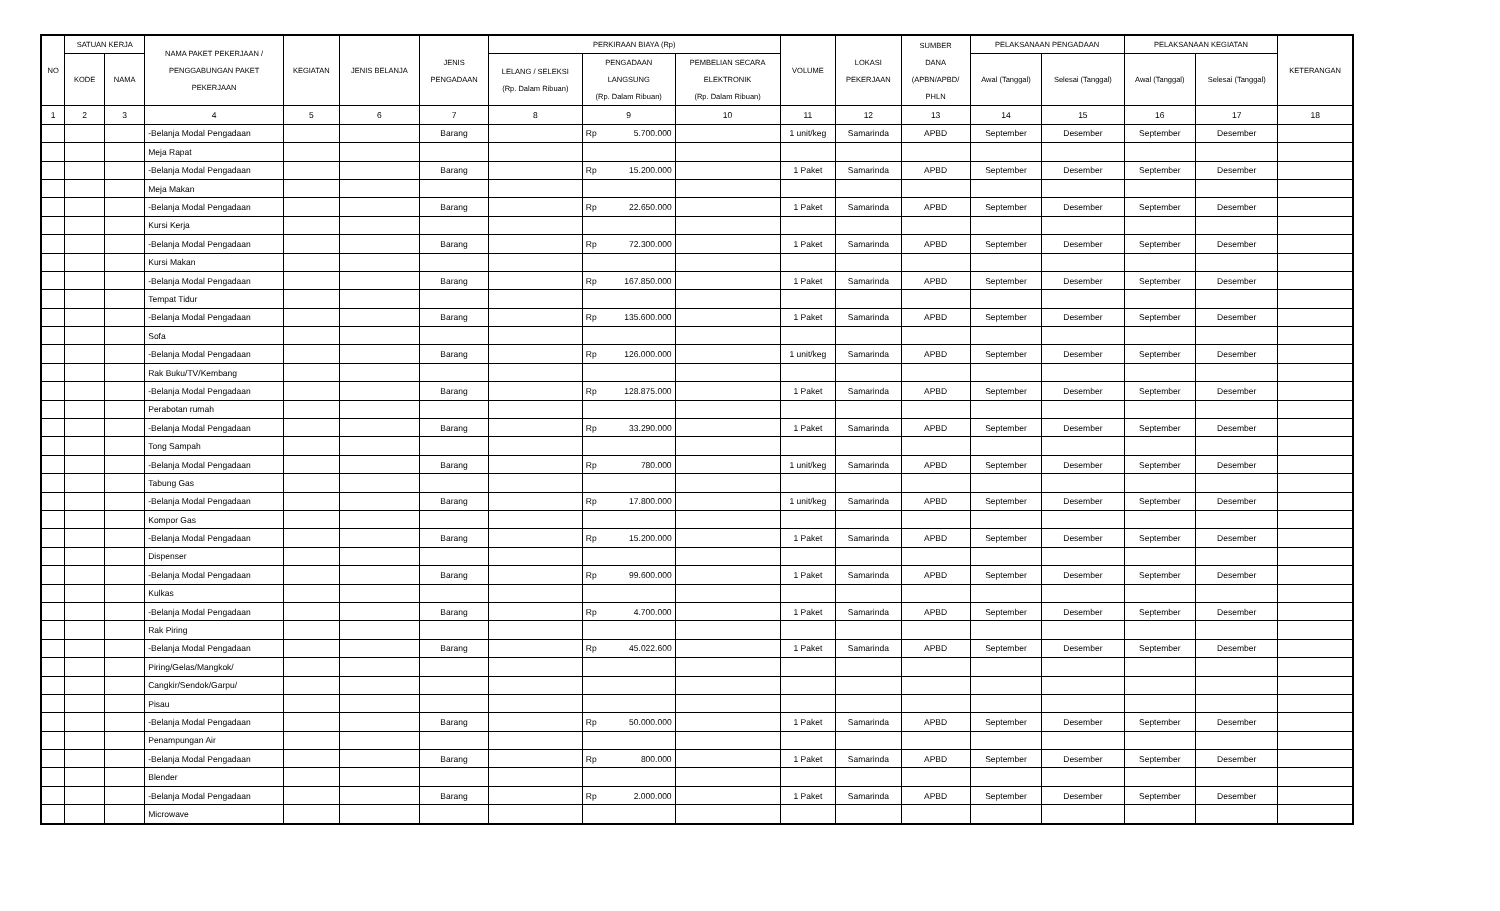| NO | SATUAN KERJA | | NAMA PAKET PEKERJAAN / PENGGABUNGAN PAKET PEKERJAAN | KEGIATAN | JENIS BELANJA | JENIS PENGADAAN | PERKIRAAN BIAYA (Rp) | | | VOLUME | LOKASI PEKERJAAN | SUMBER DANA (APBN/APBD/ PHLN | PELAKSANAAN PENGADAAN | | PELAKSANAAN KEGIATAN | | KETERANGAN |
| --- | --- | --- | --- | --- | --- | --- | --- | --- | --- | --- | --- | --- | --- | --- | --- | --- | --- |
| | KODE | NAMA | | | | | LELANG / SELEKSI (Rp. Dalam Ribuan) | PENGADAAN LANGSUNG (Rp. Dalam Ribuan) | PEMBELIAN SECARA ELEKTRONIK (Rp. Dalam Ribuan) | | | | Awal (Tanggal) | Selesai (Tanggal) | Awal (Tanggal) | Selesai (Tanggal) | |
| 1 | 2 | 3 | 4 | 5 | 6 | 7 | 8 | 9 | 10 | 11 | 12 | 13 | 14 | 15 | 16 | 17 | 18 |
| | | | -Belanja Modal Pengadaan | | | Barang | | Rp 5.700.000 | | 1 unit/keg | Samarinda | APBD | September | Desember | September | Desember | |
| | | | Meja Rapat | | | | | | | | | | | | | | |
| | | | -Belanja Modal Pengadaan | | | Barang | | Rp 15.200.000 | | 1 Paket | Samarinda | APBD | September | Desember | September | Desember | |
| | | | Meja Makan | | | | | | | | | | | | | | |
| | | | -Belanja Modal Pengadaan | | | Barang | | Rp 22.650.000 | | 1 Paket | Samarinda | APBD | September | Desember | September | Desember | |
| | | | Kursi Kerja | | | | | | | | | | | | | | |
| | | | -Belanja Modal Pengadaan | | | Barang | | Rp 72.300.000 | | 1 Paket | Samarinda | APBD | September | Desember | September | Desember | |
| | | | Kursi Makan | | | | | | | | | | | | | | |
| | | | -Belanja Modal Pengadaan | | | Barang | | Rp 167.850.000 | | 1 Paket | Samarinda | APBD | September | Desember | September | Desember | |
| | | | Tempat Tidur | | | | | | | | | | | | | | |
| | | | -Belanja Modal Pengadaan | | | Barang | | Rp 135.600.000 | | 1 Paket | Samarinda | APBD | September | Desember | September | Desember | |
| | | | Sofa | | | | | | | | | | | | | | |
| | | | -Belanja Modal Pengadaan | | | Barang | | Rp 126.000.000 | | 1 unit/keg | Samarinda | APBD | September | Desember | September | Desember | |
| | | | Rak Buku/TV/Kembang | | | | | | | | | | | | | | |
| | | | -Belanja Modal Pengadaan | | | Barang | | Rp 128.875.000 | | 1 Paket | Samarinda | APBD | September | Desember | September | Desember | |
| | | | Perabotan rumah | | | | | | | | | | | | | | |
| | | | -Belanja Modal Pengadaan | | | Barang | | Rp 33.290.000 | | 1 Paket | Samarinda | APBD | September | Desember | September | Desember | |
| | | | Tong Sampah | | | | | | | | | | | | | | |
| | | | -Belanja Modal Pengadaan | | | Barang | | Rp 780.000 | | 1 unit/keg | Samarinda | APBD | September | Desember | September | Desember | |
| | | | Tabung Gas | | | | | | | | | | | | | | |
| | | | -Belanja Modal Pengadaan | | | Barang | | Rp 17.800.000 | | 1 unit/keg | Samarinda | APBD | September | Desember | September | Desember | |
| | | | Kompor Gas | | | | | | | | | | | | | | |
| | | | -Belanja Modal Pengadaan | | | Barang | | Rp 15.200.000 | | 1 Paket | Samarinda | APBD | September | Desember | September | Desember | |
| | | | Dispenser | | | | | | | | | | | | | | |
| | | | -Belanja Modal Pengadaan | | | Barang | | Rp 99.600.000 | | 1 Paket | Samarinda | APBD | September | Desember | September | Desember | |
| | | | Kulkas | | | | | | | | | | | | | | |
| | | | -Belanja Modal Pengadaan | | | Barang | | Rp 4.700.000 | | 1 Paket | Samarinda | APBD | September | Desember | September | Desember | |
| | | | Rak Piring | | | | | | | | | | | | | | |
| | | | -Belanja Modal Pengadaan | | | Barang | | Rp 45.022.600 | | 1 Paket | Samarinda | APBD | September | Desember | September | Desember | |
| | | | Piring/Gelas/Mangkok/ | | | | | | | | | | | | | | |
| | | | Cangkir/Sendok/Garpu/ | | | | | | | | | | | | | | |
| | | | Pisau | | | | | | | | | | | | | | |
| | | | -Belanja Modal Pengadaan | | | Barang | | Rp 50.000.000 | | 1 Paket | Samarinda | APBD | September | Desember | September | Desember | |
| | | | Penampungan Air | | | | | | | | | | | | | | |
| | | | -Belanja Modal Pengadaan | | | Barang | | Rp 800.000 | | 1 Paket | Samarinda | APBD | September | Desember | September | Desember | |
| | | | Blender | | | | | | | | | | | | | | |
| | | | -Belanja Modal Pengadaan | | | Barang | | Rp 2.000.000 | | 1 Paket | Samarinda | APBD | September | Desember | September | Desember | |
| | | | Microwave | | | | | | | | | | | | | | |